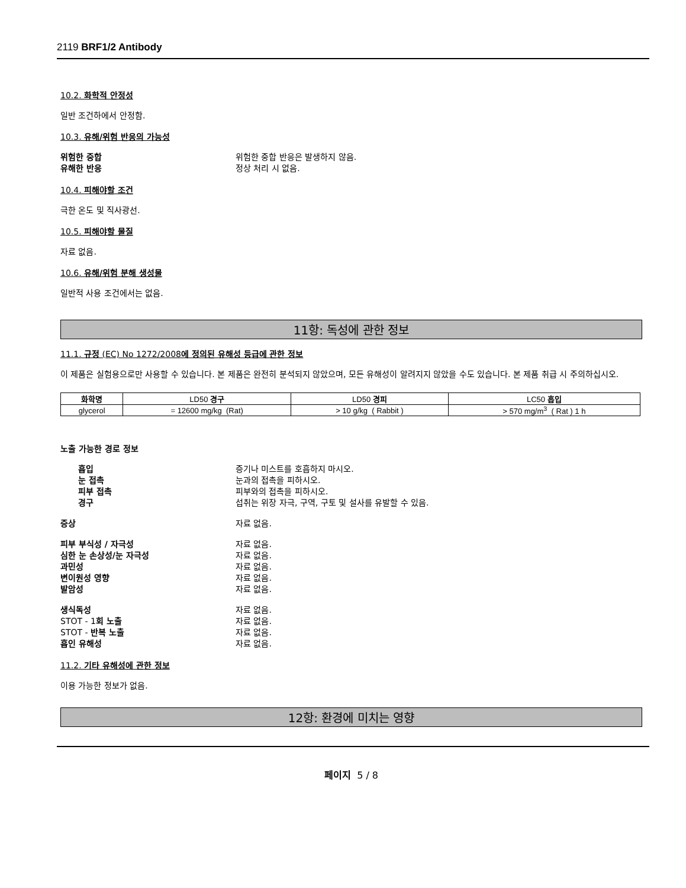2119 BRF1/2 Antibody
10.2. 화학적 안정성
일반 조건하에서 안정함.
10.3. 유해/위험 반응의 가능성
위험한 중합 위험한 중합 반응은 발생하지 않음.
유해한 반응 정상 처리 시 없음.
10.4. 피해야할 조건
극한 온도 및 직사광선.
10.5. 피해야할 물질
자료 없음.
10.6. 유해/위험 분해 생성물
일반적 사용 조건에서는 없음.
11항: 독성에 관한 정보
11.1. 규정 (EC) No 1272/2008에 정의된 유해성 등급에 관한 정보
이 제품은 실험용으로만 사용할 수 있습니다. 본 제품은 완전히 분석되지 않았으며, 모든 유해성이 알려지지 않았을 수도 있습니다. 본 제품 취급 시 주의하십시오.
| 화학명 | LD50 경구 | LD50 경피 | LC50 흡입 |
| --- | --- | --- | --- |
| glycerol | = 12600 mg/kg (Rat) | > 10 g/kg ( Rabbit ) | > 570 mg/m<sup>3</sup> ( Rat ) 1 h |
노출 가능한 경로 정보
흡입 증기나 미스트를 호흡하지 마시오.
눈 접촉 눈과의 접촉을 피하시오.
피부 접촉 피부와의 접촉을 피하시오.
경구 섭취는 위장 자극, 구역, 구토 및 설사를 유발할 수 있음.
증상 자료 없음.
피부 부식성 / 자극성 자료 없음.
심한 눈 손상성/눈 자극성 자료 없음.
과민성 자료 없음.
변이원성 영향 자료 없음.
발암성 자료 없음.
생식독성 자료 없음.
STOT - 1회 노출 자료 없음.
STOT - 반복 노출 자료 없음.
흡인 유해성 자료 없음.
11.2. 기타 유해성에 관한 정보
이용 가능한 정보가 없음.
12항: 환경에 미치는 영향
페이지 5 / 8